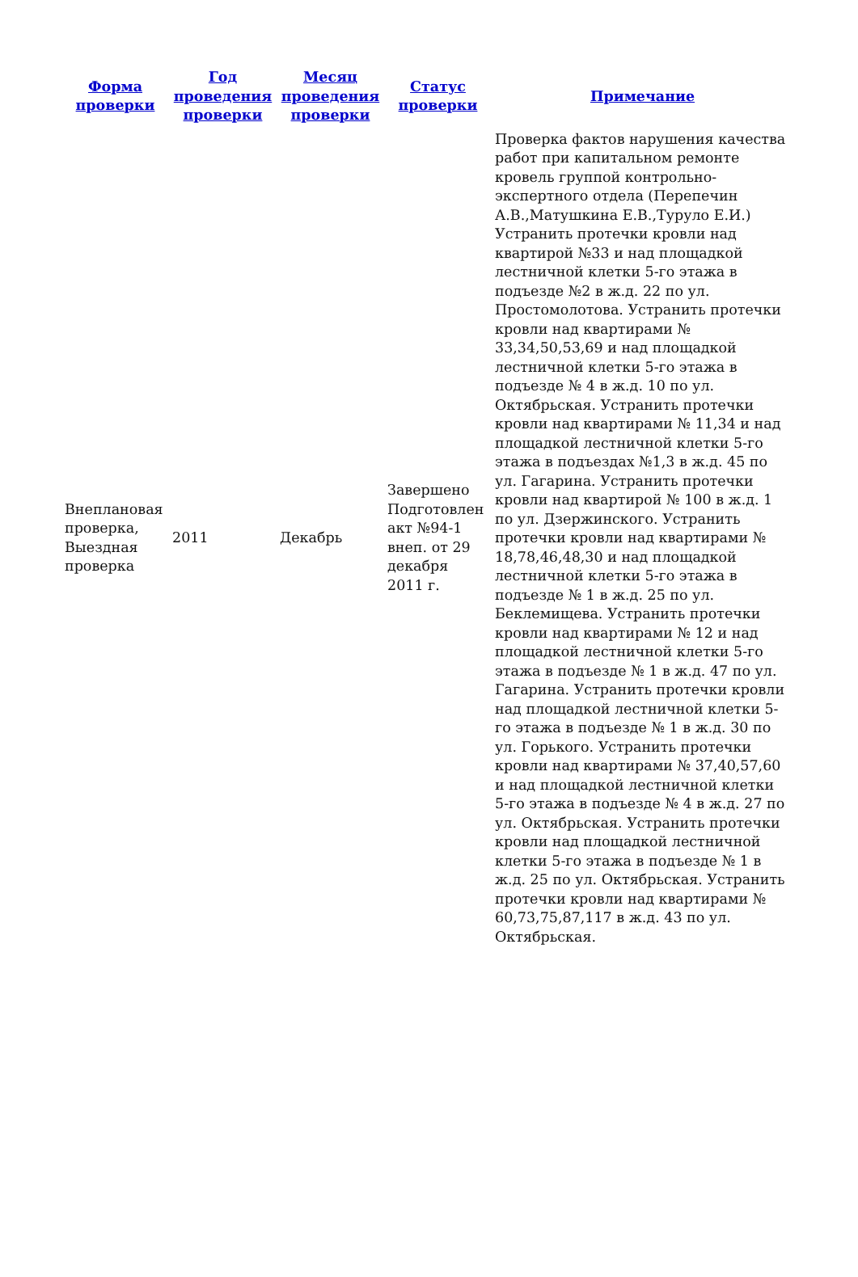| Форма проверки | Год проведения проверки | Месяц проведения проверки | Статус проверки | Примечание |
| --- | --- | --- | --- | --- |
| Внеплановая проверка, Выездная проверка | 2011 | Декабрь | Завершено Подготовлен акт №94-1 внеп. от 29 декабря 2011 г. | Проверка фактов нарушения качества работ при капитальном ремонте кровель группой контрольно-экспертного отдела (Перепечин А.В.,Матушкина Е.В.,Туруло Е.И.) Устранить протечки кровли над квартирой №33 и над площадкой лестничной клетки 5-го этажа в подъезде №2 в ж.д. 22 по ул. Простомолотова. Устранить протечки кровли над квартирами № 33,34,50,53,69 и над площадкой лестничной клетки 5-го этажа в подъезде № 4 в ж.д. 10 по ул. Октябрьская. Устранить протечки кровли над квартирами № 11,34 и над площадкой лестничной клетки 5-го этажа в подъездах №1,3 в ж.д. 45 по ул. Гагарина. Устранить протечки кровли над квартирой № 100 в ж.д. 1 по ул. Дзержинского. Устранить протечки кровли над квартирами № 18,78,46,48,30 и над площадкой лестничной клетки 5-го этажа в подъезде № 1 в ж.д. 25 по ул. Беклемищева. Устранить протечки кровли над квартирами № 12 и над площадкой лестничной клетки 5-го этажа в подъезде № 1 в ж.д. 47 по ул. Гагарина. Устранить протечки кровли над площадкой лестничной клетки 5-го этажа в подъезде № 1 в ж.д. 30 по ул. Горького. Устранить протечки кровли над квартирами № 37,40,57,60 и над площадкой лестничной клетки 5-го этажа в подъезде № 4 в ж.д. 27 по ул. Октябрьская. Устранить протечки кровли над площадкой лестничной клетки 5-го этажа в подъезде № 1 в ж.д. 25 по ул. Октябрьская. Устранить протечки кровли над квартирами № 60,73,75,87,117 в ж.д. 43 по ул. Октябрьская. |